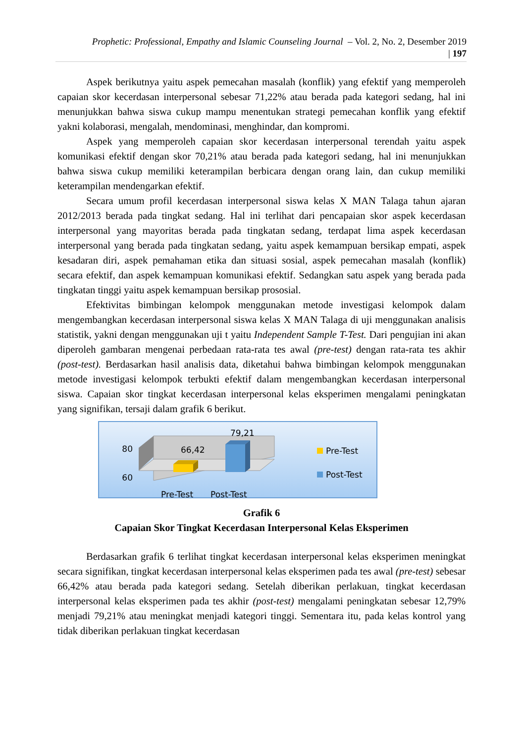Prophetic: Professional, Empathy and Islamic Counseling Journal – Vol. 2, No. 2, Desember 2019
| 197
Aspek berikutnya yaitu aspek pemecahan masalah (konflik) yang efektif yang memperoleh capaian skor kecerdasan interpersonal sebesar 71,22% atau berada pada kategori sedang, hal ini menunjukkan bahwa siswa cukup mampu menentukan strategi pemecahan konflik yang efektif yakni kolaborasi, mengalah, mendominasi, menghindar, dan kompromi.
Aspek yang memperoleh capaian skor kecerdasan interpersonal terendah yaitu aspek komunikasi efektif dengan skor 70,21% atau berada pada kategori sedang, hal ini menunjukkan bahwa siswa cukup memiliki keterampilan berbicara dengan orang lain, dan cukup memiliki keterampilan mendengarkan efektif.
Secara umum profil kecerdasan interpersonal siswa kelas X MAN Talaga tahun ajaran 2012/2013 berada pada tingkat sedang. Hal ini terlihat dari pencapaian skor aspek kecerdasan interpersonal yang mayoritas berada pada tingkatan sedang, terdapat lima aspek kecerdasan interpersonal yang berada pada tingkatan sedang, yaitu aspek kemampuan bersikap empati, aspek kesadaran diri, aspek pemahaman etika dan situasi sosial, aspek pemecahan masalah (konflik) secara efektif, dan aspek kemampuan komunikasi efektif. Sedangkan satu aspek yang berada pada tingkatan tinggi yaitu aspek kemampuan bersikap prososial.
Efektivitas bimbingan kelompok menggunakan metode investigasi kelompok dalam mengembangkan kecerdasan interpersonal siswa kelas X MAN Talaga di uji menggunakan analisis statistik, yakni dengan menggunakan uji t yaitu Independent Sample T-Test. Dari pengujian ini akan diperoleh gambaran mengenai perbedaan rata-rata tes awal (pre-test) dengan rata-rata tes akhir (post-test). Berdasarkan hasil analisis data, diketahui bahwa bimbingan kelompok menggunakan metode investigasi kelompok terbukti efektif dalam mengembangkan kecerdasan interpersonal siswa. Capaian skor tingkat kecerdasan interpersonal kelas eksperimen mengalami peningkatan yang signifikan, tersaji dalam grafik 6 berikut.
80
60
66,42
79,21
Pre-Test
Post-Test
Pre-Test
Post-Test
Grafik 6
Capaian Skor Tingkat Kecerdasan Interpersonal Kelas Eksperimen
Berdasarkan grafik 6 terlihat tingkat kecerdasan interpersonal kelas eksperimen meningkat secara signifikan, tingkat kecerdasan interpersonal kelas eksperimen pada tes awal (pre-test) sebesar 66,42% atau berada pada kategori sedang. Setelah diberikan perlakuan, tingkat kecerdasan interpersonal kelas eksperimen pada tes akhir (post-test) mengalami peningkatan sebesar 12,79% menjadi 79,21% atau meningkat menjadi kategori tinggi. Sementara itu, pada kelas kontrol yang tidak diberikan perlakuan tingkat kecerdasan